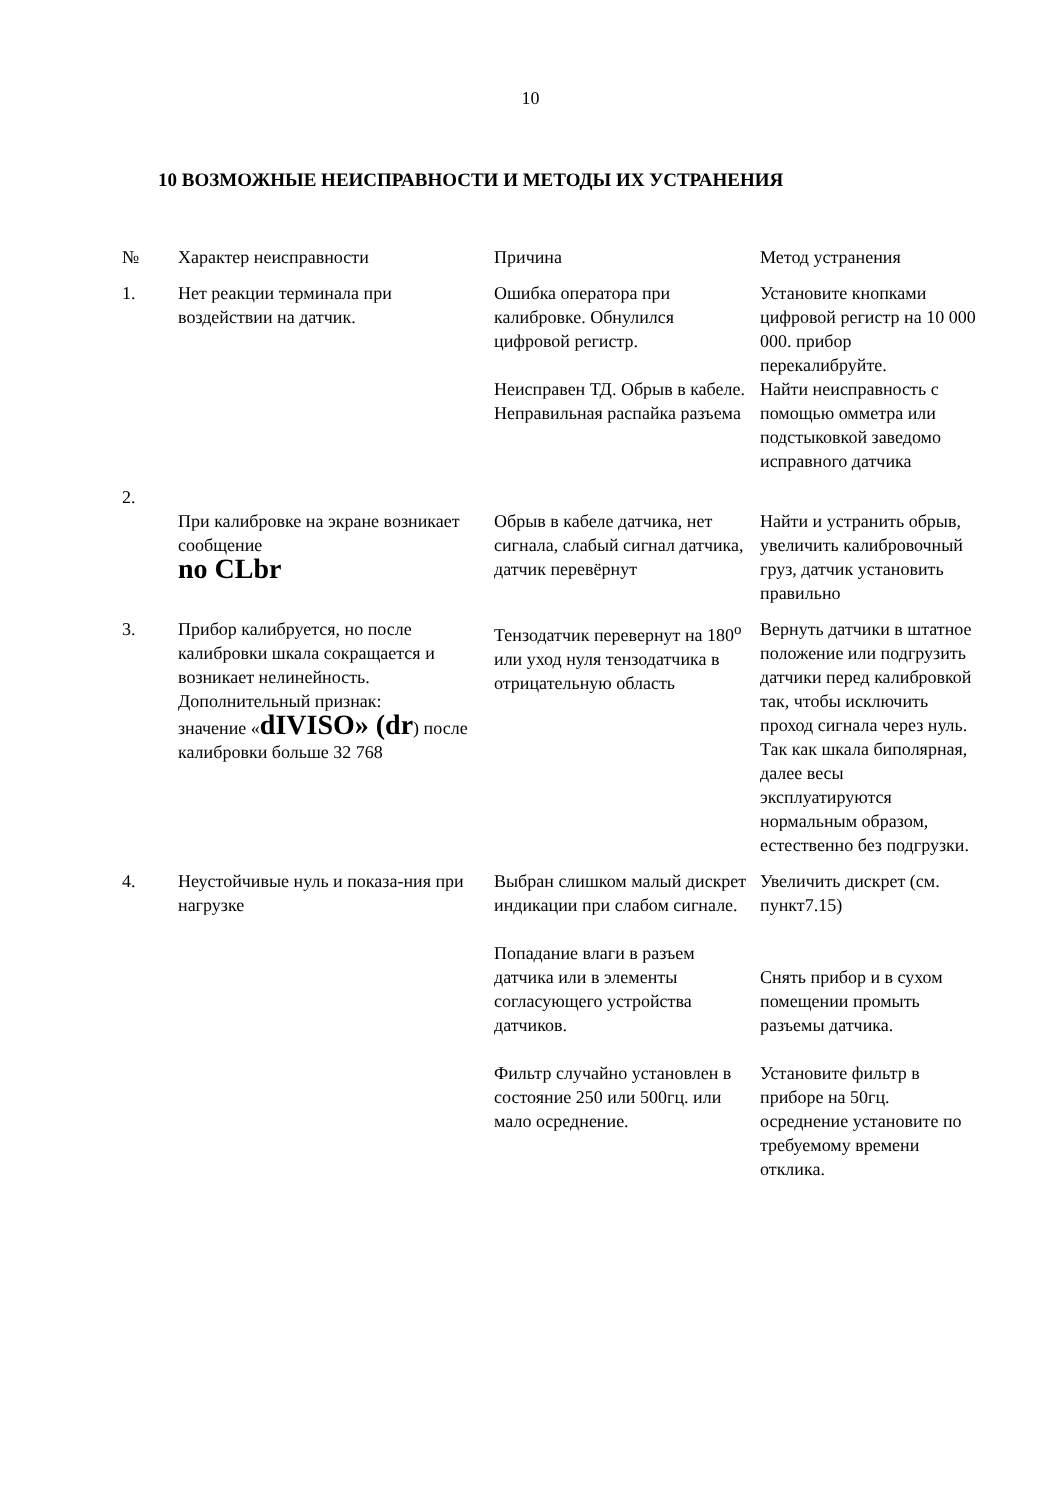10
10 ВОЗМОЖНЫЕ НЕИСПРАВНОСТИ И МЕТОДЫ ИХ УСТРАНЕНИЯ
| № | Характер неисправности | Причина | Метод устранения |
| --- | --- | --- | --- |
| 1. | Нет реакции терминала при воздействии на датчик. | Ошибка оператора при калибровке. Обнулился цифровой регистр. Неисправен ТД. Обрыв в кабеле. Неправильная распайка разъема | Установите кнопками цифровой регистр на 10 000 000. прибор перекалибруйте. Найти неисправность с помощью омметра или подстыковкой заведомо исправного датчика |
| 2. | При калибровке на экране возникает сообщение no CLbr | Обрыв в кабеле датчика, нет сигнала, слабый сигнал датчика, датчик перевёрнут | Найти и устранить обрыв, увеличить калибровочный груз, датчик установить правильно |
| 3. | Прибор калибруется, но после калибровки шкала сокращается и возникает нелинейность. Дополнительный признак: значение « dIVISO» (dr ) после калибровки больше 32 768 | Тензодатчик перевернут на 180<sup>o</sup> или уход нуля тензодатчика в отрицательную область | Вернуть датчики в штатное положение или подгрузить датчики перед калибровкой так, чтобы исключить проход сигнала через нуль. Так как шкала биполярная, далее весы эксплуатируются нормальным образом, естественно без подгрузки. |
| 4. | Неустойчивые нуль и показа-ния при нагрузке | Выбран слишком малый дискрет индикации при слабом сигнале. Попадание влаги в разъем датчика или в элементы согласующего устройства датчиков. Фильтр случайно установлен в состояние 250 или 500гц. или мало осреднение. | Увеличить дискрет (см. пункт7.15) Снять прибор и в сухом помещении промыть разъемы датчика. Установите фильтр в приборе на 50гц. осреднение установите по требуемому времени отклика. |